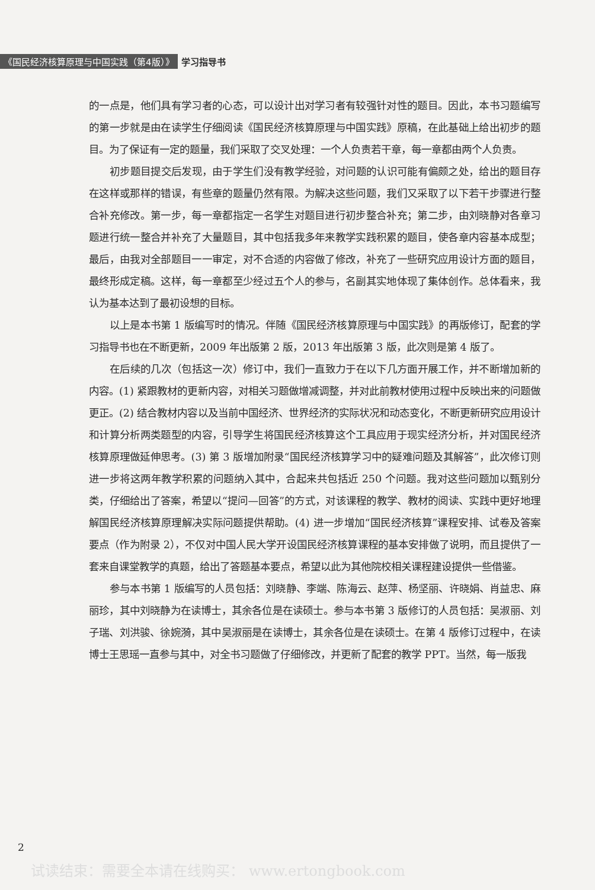《国民经济核算原理与中国实践（第4版）》 学习指导书
的一点是，他们具有学习者的心态，可以设计出对学习者有较强针对性的题目。因此，本书习题编写的第一步就是由在读学生仔细阅读《国民经济核算原理与中国实践》原稿，在此基础上给出初步的题目。为了保证有一定的题量，我们采取了交叉处理：一个人负责若干章，每一章都由两个人负责。
初步题目提交后发现，由于学生们没有教学经验，对问题的认识可能有偏颇之处，给出的题目存在这样或那样的错误，有些章的题量仍然有限。为解决这些问题，我们又采取了以下若干步骤进行整合补充修改。第一步，每一章都指定一名学生对题目进行初步整合补充；第二步，由刘晓静对各章习题进行统一整合并补充了大量题目，其中包括我多年来教学实践积累的题目，使各章内容基本成型；最后，由我对全部题目一一审定，对不合适的内容做了修改，补充了一些研究应用设计方面的题目，最终形成定稿。这样，每一章都至少经过五个人的参与，名副其实地体现了集体创作。总体看来，我认为基本达到了最初设想的目标。
以上是本书第 1 版编写时的情况。伴随《国民经济核算原理与中国实践》的再版修订，配套的学习指导书也在不断更新，2009 年出版第 2 版，2013 年出版第 3 版，此次则是第 4 版了。
在后续的几次（包括这一次）修订中，我们一直致力于在以下几方面开展工作，并不断增加新的内容。(1) 紧跟教材的更新内容，对相关习题做增减调整，并对此前教材使用过程中反映出来的问题做更正。(2) 结合教材内容以及当前中国经济、世界经济的实际状况和动态变化，不断更新研究应用设计和计算分析两类题型的内容，引导学生将国民经济核算这个工具应用于现实经济分析，并对国民经济核算原理做延伸思考。(3) 第 3 版增加附录“国民经济核算学习中的疑难问题及其解答”，此次修订则进一步将这两年教学积累的问题纳入其中，合起来共包括近 250 个问题。我对这些问题加以甄别分类，仔细给出了答案，希望以“提问—回答”的方式，对该课程的教学、教材的阅读、实践中更好地理解国民经济核算原理解决实际问题提供帮助。(4) 进一步增加“国民经济核算”课程安排、试卷及答案要点（作为附录 2），不仅对中国人民大学开设国民经济核算课程的基本安排做了说明，而且提供了一套来自课堂教学的真题，给出了答题基本要点，希望以此为其他院校相关课程建设提供一些借鉴。
参与本书第 1 版编写的人员包括：刘晓静、李端、陈海云、赵萍、杨坚丽、许晓娟、肖益忠、麻丽珍，其中刘晓静为在读博士，其余各位是在读硕士。参与本书第 3 版修订的人员包括：吴淑丽、刘子瑞、刘洪骏、徐婉漪，其中吴淑丽是在读博士，其余各位是在读硕士。在第 4 版修订过程中，在读博士王思瑶一直参与其中，对全书习题做了仔细修改，并更新了配套的教学 PPT。当然，每一版我
2
试读结束：需要全本请在线购买： www.ertongbook.com